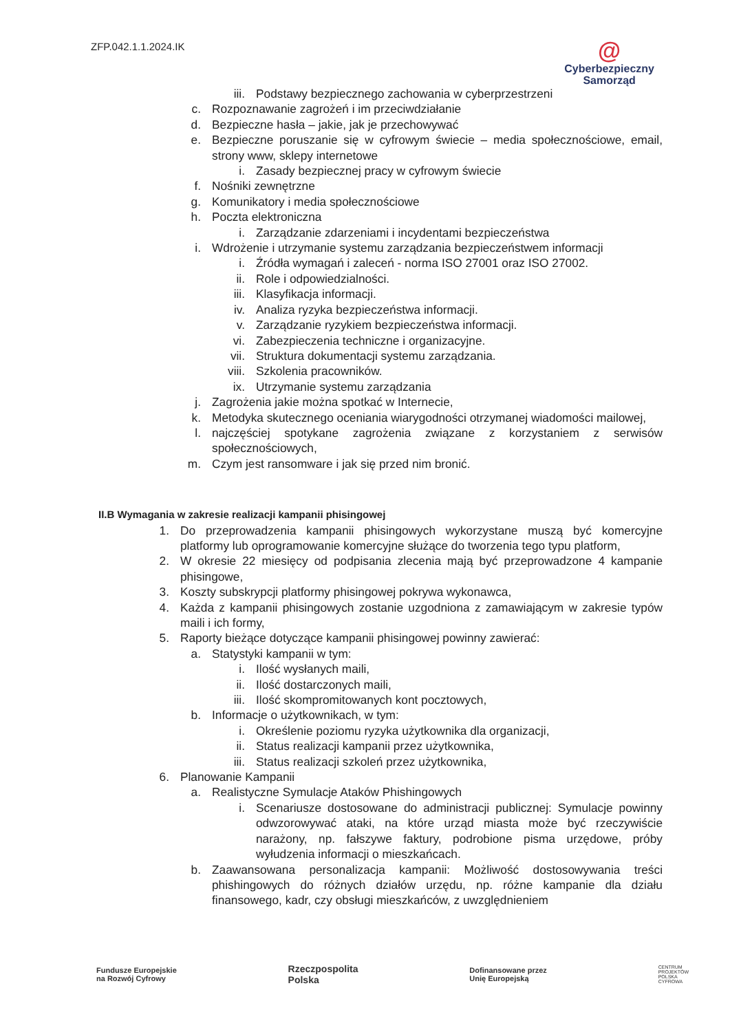ZFP.042.1.1.2024.IK
@
Cyberbezpieczny
Samorząd
iii. Podstawy bezpiecznego zachowania w cyberprzestrzeni
c. Rozpoznawanie zagrożeń i im przeciwdziałanie
d. Bezpieczne hasła – jakie, jak je przechowywać
e. Bezpieczne poruszanie się w cyfrowym świecie – media społecznościowe, email, strony www, sklepy internetowe
i. Zasady bezpiecznej pracy w cyfrowym świecie
f. Nośniki zewnętrzne
g. Komunikatory i media społecznościowe
h. Poczta elektroniczna
i. Zarządzanie zdarzeniami i incydentami bezpieczeństwa
i. Wdrożenie i utrzymanie systemu zarządzania bezpieczeństwem informacji
i. Źródła wymagań i zaleceń - norma ISO 27001 oraz ISO 27002.
ii. Role i odpowiedzialności.
iii. Klasyfikacja informacji.
iv. Analiza ryzyka bezpieczeństwa informacji.
v. Zarządzanie ryzykiem bezpieczeństwa informacji.
vi. Zabezpieczenia techniczne i organizacyjne.
vii. Struktura dokumentacji systemu zarządzania.
viii. Szkolenia pracowników.
ix. Utrzymanie systemu zarządzania
j. Zagrożenia jakie można spotkać w Internecie,
k. Metodyka skutecznego oceniania wiarygodności otrzymanej wiadomości mailowej,
l. najczęściej spotykane zagrożenia związane z korzystaniem z serwisów społecznościowych,
m. Czym jest ransomware i jak się przed nim bronić.
II.B Wymagania w zakresie realizacji kampanii phisingowej
1. Do przeprowadzenia kampanii phisingowych wykorzystane muszą być komercyjne platformy lub oprogramowanie komercyjne służące do tworzenia tego typu platform,
2. W okresie 22 miesięcy od podpisania zlecenia mają być przeprowadzone 4 kampanie phisingowe,
3. Koszty subskrypcji platformy phisingowej pokrywa wykonawca,
4. Każda z kampanii phisingowych zostanie uzgodniona z zamawiającym w zakresie typów maili i ich formy,
5. Raporty bieżące dotyczące kampanii phisingowej powinny zawierać:
a. Statystyki kampanii w tym:
i. Ilość wysłanych maili,
ii. Ilość dostarczonych maili,
iii. Ilość skompromitowanych kont pocztowych,
b. Informacje o użytkownikach, w tym:
i. Określenie poziomu ryzyka użytkownika dla organizacji,
ii. Status realizacji kampanii przez użytkownika,
iii. Status realizacji szkoleń przez użytkownika,
6. Planowanie Kampanii
a. Realistyczne Symulacje Ataków Phishingowych
i. Scenariusze dostosowane do administracji publicznej: Symulacje powinny odwzorowywać ataki, na które urząd miasta może być rzeczywiście narażony, np. fałszywe faktury, podrobione pisma urzędowe, próby wyłudzenia informacji o mieszkańcach.
b. Zaawansowana personalizacja kampanii: Możliwość dostosowywania treści phishingowych do różnych działów urzędu, np. różne kampanie dla działu finansowego, kadr, czy obsługi mieszkańców, z uwzględnieniem
Fundusze Europejskie
na Rozwój Cyfrowy Rzeczpospolita
Polska Dofinansowane przez
Unię Europejską CENTRUM
PROJEKTÓW
POLSKA
CYFROWA